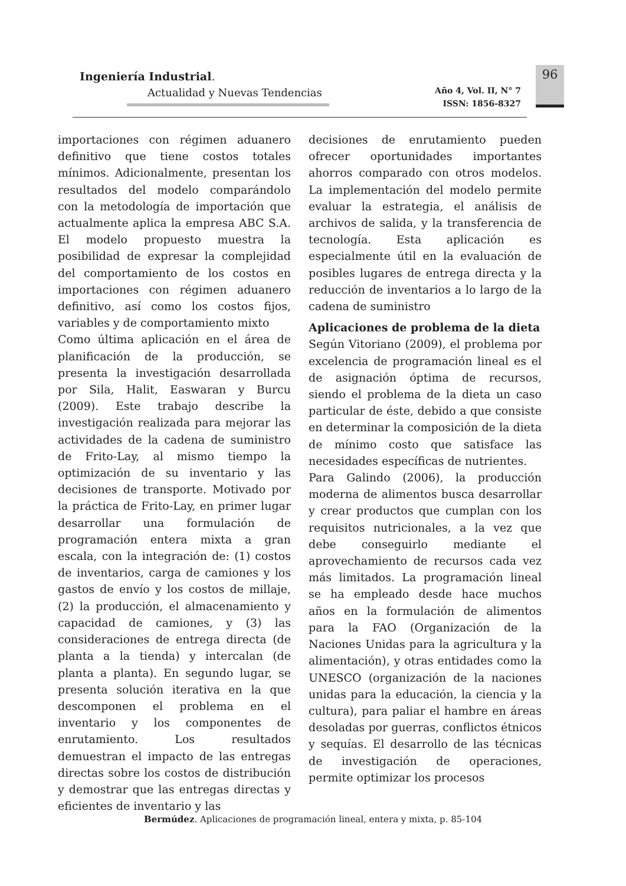Ingeniería Industrial.
Actualidad y Nuevas Tendencias
Año 4, Vol. II, N° 7
ISSN: 1856-8327
96
importaciones con régimen aduanero definitivo que tiene costos totales mínimos. Adicionalmente, presentan los resultados del modelo comparándolo con la metodología de importación que actualmente aplica la empresa ABC S.A. El modelo propuesto muestra la posibilidad de expresar la complejidad del comportamiento de los costos en importaciones con régimen aduanero definitivo, así como los costos fijos, variables y de comportamiento mixto
Como última aplicación en el área de planificación de la producción, se presenta la investigación desarrollada por Sila, Halit, Easwaran y Burcu (2009). Este trabajo describe la investigación realizada para mejorar las actividades de la cadena de suministro de Frito-Lay, al mismo tiempo la optimización de su inventario y las decisiones de transporte. Motivado por la práctica de Frito-Lay, en primer lugar desarrollar una formulación de programación entera mixta a gran escala, con la integración de: (1) costos de inventarios, carga de camiones y los gastos de envío y los costos de millaje, (2) la producción, el almacenamiento y capacidad de camiones, y (3) las consideraciones de entrega directa (de planta a la tienda) y intercalan (de planta a planta). En segundo lugar, se presenta solución iterativa en la que descomponen el problema en el inventario y los componentes de enrutamiento. Los resultados demuestran el impacto de las entregas directas sobre los costos de distribución y demostrar que las entregas directas y eficientes de inventario y las
decisiones de enrutamiento pueden ofrecer oportunidades importantes ahorros comparado con otros modelos. La implementación del modelo permite evaluar la estrategia, el análisis de archivos de salida, y la transferencia de tecnología. Esta aplicación es especialmente útil en la evaluación de posibles lugares de entrega directa y la reducción de inventarios a lo largo de la cadena de suministro
Aplicaciones de problema de la dieta
Según Vitoriano (2009), el problema por excelencia de programación lineal es el de asignación óptima de recursos, siendo el problema de la dieta un caso particular de éste, debido a que consiste en determinar la composición de la dieta de mínimo costo que satisface las necesidades específicas de nutrientes.
Para Galindo (2006), la producción moderna de alimentos busca desarrollar y crear productos que cumplan con los requisitos nutricionales, a la vez que debe conseguirlo mediante el aprovechamiento de recursos cada vez más limitados. La programación lineal se ha empleado desde hace muchos años en la formulación de alimentos para la FAO (Organización de la Naciones Unidas para la agricultura y la alimentación), y otras entidades como la UNESCO (organización de la naciones unidas para la educación, la ciencia y la cultura), para paliar el hambre en áreas desoladas por guerras, conflictos étnicos y sequías. El desarrollo de las técnicas de investigación de operaciones, permite optimizar los procesos
Bermúdez. Aplicaciones de programación lineal, entera y mixta, p. 85-104